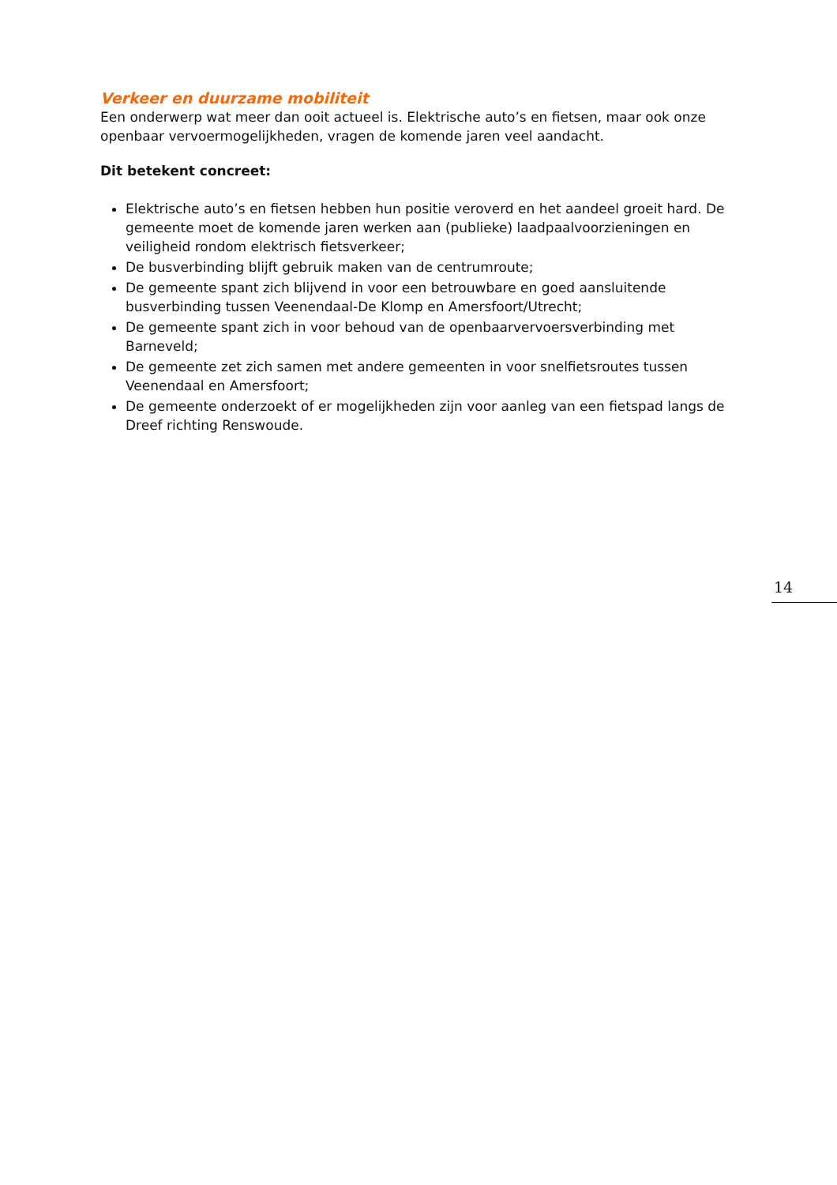Verkeer en duurzame mobiliteit
Een onderwerp wat meer dan ooit actueel is. Elektrische auto’s en fietsen, maar ook onze openbaar vervoermogelijkheden, vragen de komende jaren veel aandacht.
Dit betekent concreet:
Elektrische auto’s en fietsen hebben hun positie veroverd en het aandeel groeit hard. De gemeente moet de komende jaren werken aan (publieke) laadpaalvoorzieningen en veiligheid rondom elektrisch fietsverkeer;
De busverbinding blijft gebruik maken van de centrumroute;
De gemeente spant zich blijvend in voor een betrouwbare en goed aansluitende busverbinding tussen Veenendaal-De Klomp en Amersfoort/Utrecht;
De gemeente spant zich in voor behoud van de openbaarvervoersverbinding met Barneveld;
De gemeente zet zich samen met andere gemeenten in voor snelfietsroutes tussen Veenendaal en Amersfoort;
De gemeente onderzoekt of er mogelijkheden zijn voor aanleg van een fietspad langs de Dreef richting Renswoude.
14